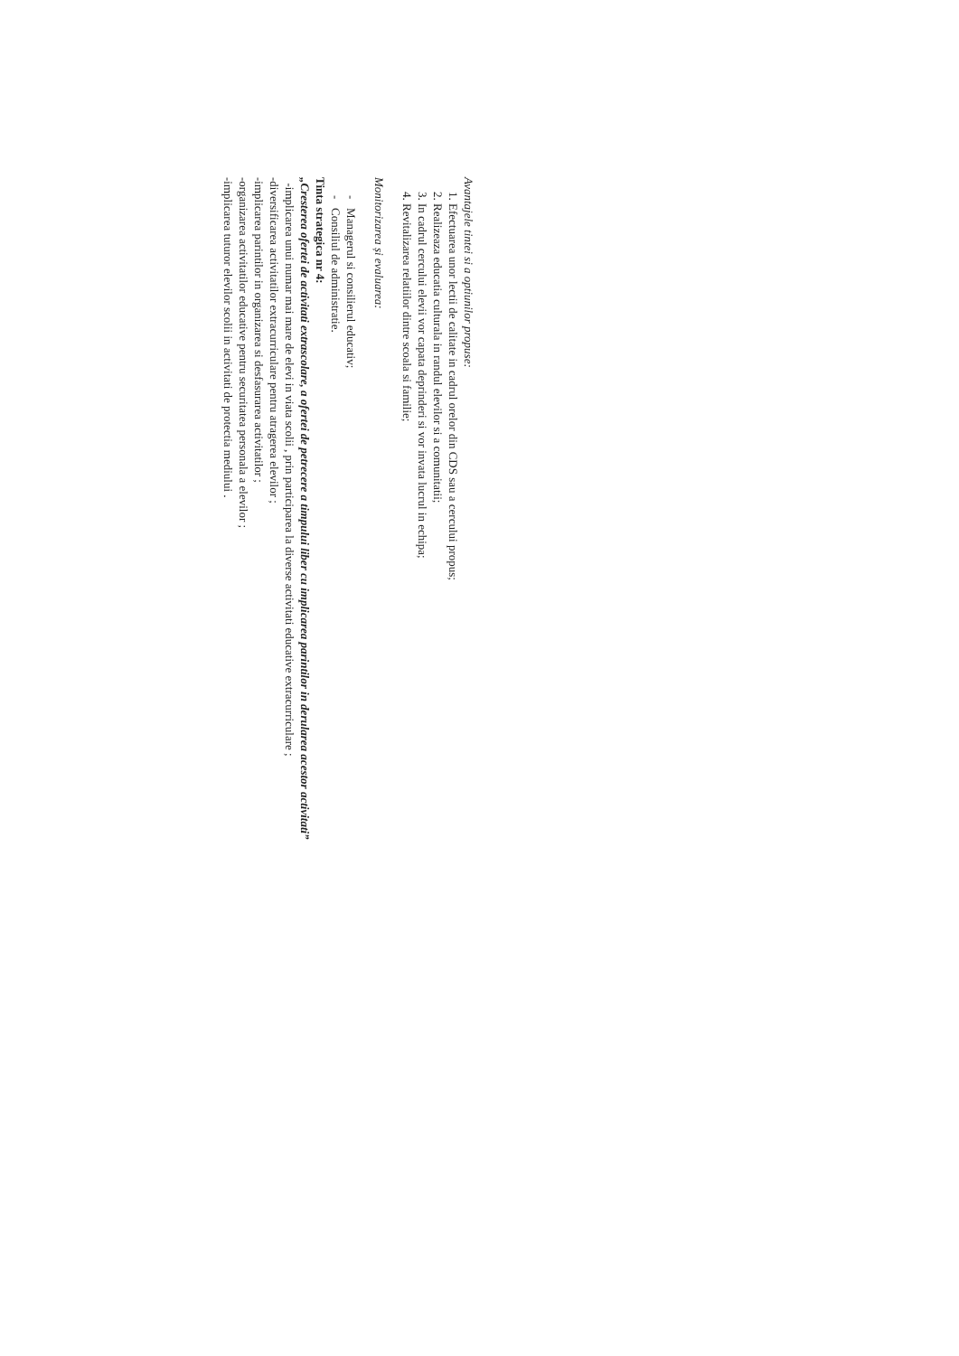Avantajele tintei si a optiunilor propuse:
1. Efectuarea unor lectii de calitate in cadrul orelor din CDS sau a cercului propus;
2. Realizeaza educatia culturala in randul elevilor si a comunitatii;
3. In cadrul cercului elevii vor capata deprinderi si vor invata lucrul in echipa;
4. Revitalizarea relatiilor dintre scoala si familie;
Monitorizarea și evaluarea:
- Managerul si consilierul educativ;
- Consiliul de administratie.
Tinta strategica nr 4:
„Cresterea ofertei de activitati extrascolare, a ofertei de petrecere a timpului liber cu implicarea parintilor in derularea acestor activitati”
-implicarea unui numar mai mare de elevi in viata scolii , prin participarea la diverse activitati educative extracurriculare ;
-diversificarea activitatilor extracurriculare pentru atragerea elevilor ;
-implicarea parintilor in organizarea si desfasurarea activitatilor ;
-organizarea activitatilor educative pentru securitatea personala a elevilor ;
-implicarea tuturor elevilor scolii in activitati de protectia mediului .